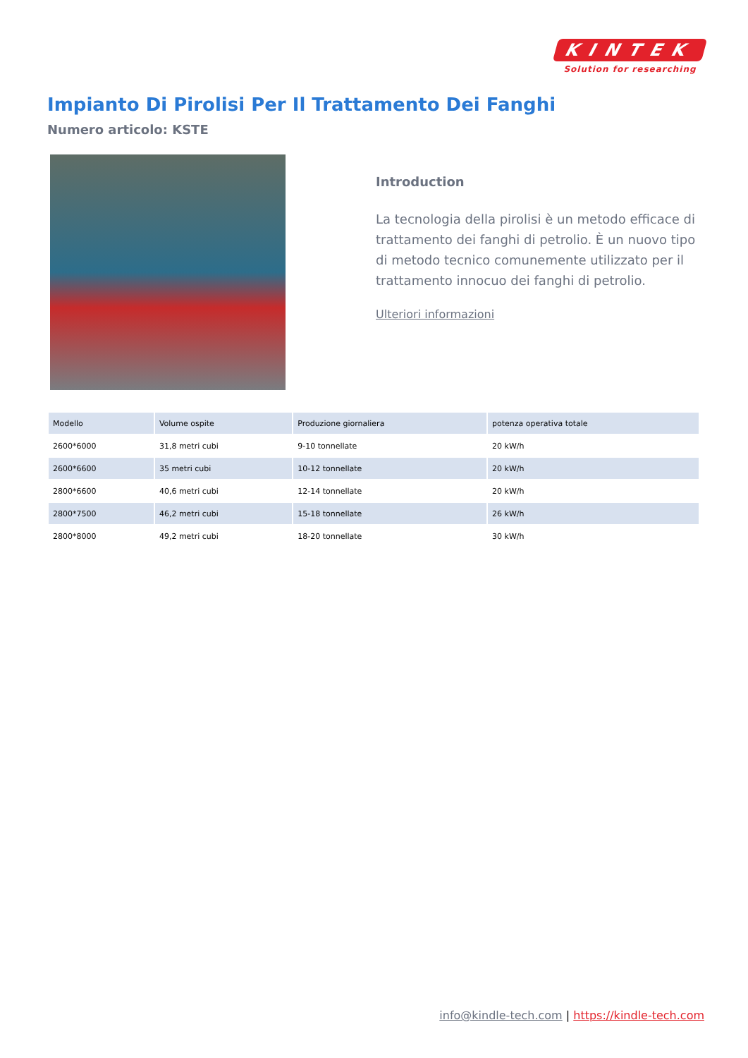KINTEK
Solution for researching
Impianto Di Pirolisi Per Il Trattamento Dei Fanghi
Numero articolo: KSTE
Introduction
La tecnologia della pirolisi è un metodo efficace di trattamento dei fanghi di petrolio. È un nuovo tipo di metodo tecnico comunemente utilizzato per il trattamento innocuo dei fanghi di petrolio.
Ulteriori informazioni
| Modello | Volume ospite | Produzione giornaliera | potenza operativa totale |
| --- | --- | --- | --- |
| 2600*6000 | 31,8 metri cubi | 9-10 tonnellate | 20 kW/h |
| 2600*6600 | 35 metri cubi | 10-12 tonnellate | 20 kW/h |
| 2800*6600 | 40,6 metri cubi | 12-14 tonnellate | 20 kW/h |
| 2800*7500 | 46,2 metri cubi | 15-18 tonnellate | 26 kW/h |
| 2800*8000 | 49,2 metri cubi | 18-20 tonnellate | 30 kW/h |
info@kindle-tech.com | https://kindle-tech.com